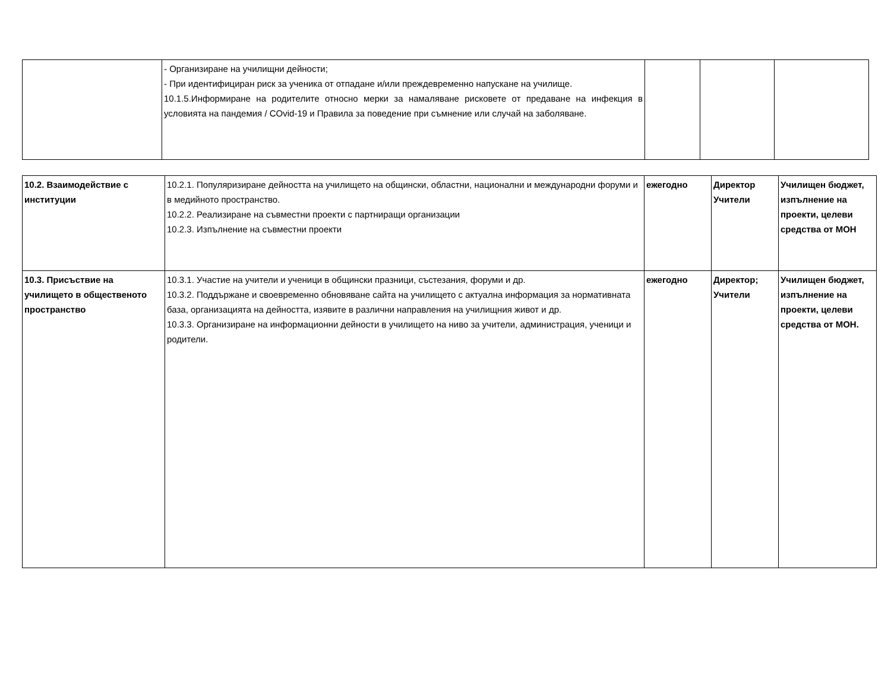| | - Организиране на училищни дейности; - При идентифициран риск за ученика от отпадане и/или преждевременно напускане на училище. 10.1.5.Информиране на родителите относно мерки за намаляване рисковете от предаване на инфекция в условията на пандемия / COvid-19 и Правила за поведение при съмнение или случай на заболяване. | | | |
| 10.2. Взаимодействие с институции | 10.2.1. Популяризиране дейността на училището на общински, областни, национални и международни форуми и в медийното пространство. 10.2.2. Реализиране на съвместни проекти с партниращи организации 10.2.3. Изпълнение на съвместни проекти | ежегодно | Директор Учители | Училищен бюджет, изпълнение на проекти, целеви средства от МОН |
| 10.3. Присъствие на училището в общественото пространство | 10.3.1. Участие на учители и ученици в общински празници, състезания, форуми и др. 10.3.2. Поддържане и своевременно обновяване сайта на училището с актуална информация за нормативната база, организацията на дейността, изявите в различни направления на училищния живот и др. 10.3.3. Организиране на информационни дейности в училището на ниво за учители, администрация, ученици и родители. | ежегодно | Директор; Учители | Училищен бюджет, изпълнение на проекти, целеви средства от МОН. |